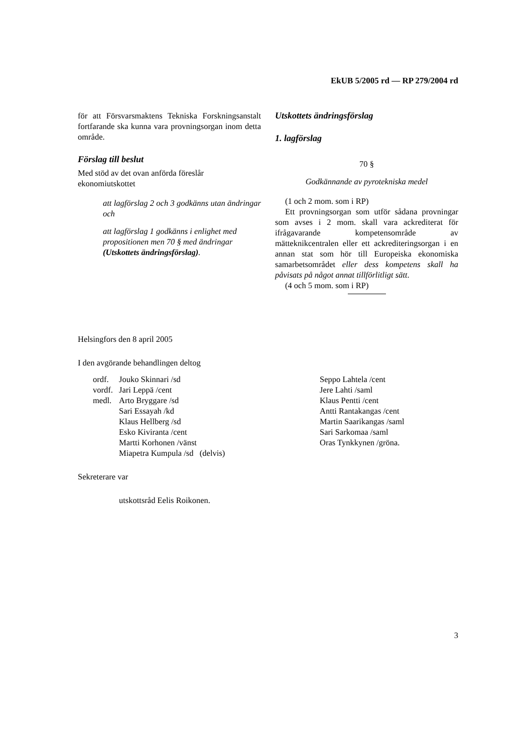EkUB 5/2005 rd — RP 279/2004 rd
för att Försvarsmaktens Tekniska Forskningsanstalt fortfarande ska kunna vara provningsorgan inom detta område.
Förslag till beslut
Med stöd av det ovan anförda föreslår ekonomiutskottet
att lagförslag 2 och 3 godkänns utan ändringar och
att lagförslag 1 godkänns i enlighet med propositionen men 70 § med ändringar (Utskottets ändringsförslag).
Utskottets ändringsförslag
1. lagförslag
70 §
Godkännande av pyrotekniska medel
(1 och 2 mom. som i RP)
Ett provningsorgan som utför sådana provningar som avses i 2 mom. skall vara ackrediterat för ifrågavarande kompetensområde av mätteknikcentralen eller ett ackrediteringsorgan i en annan stat som hör till Europeiska ekonomiska samarbetsområdet eller dess kompetens skall ha påvisats på något annat tillförlitligt sätt.
(4 och 5 mom. som i RP)
Helsingfors den 8 april 2005
I den avgörande behandlingen deltog
ordf.
vordf.
medl.
Jouko Skinnari /sd
Jari Leppä /cent
Arto Bryggare /sd
Sari Essayah /kd
Klaus Hellberg /sd
Esko Kiviranta /cent
Martti Korhonen /vänst
Miapetra Kumpula /sd (delvis)
Seppo Lahtela /cent
Jere Lahti /saml
Klaus Pentti /cent
Antti Rantakangas /cent
Martin Saarikangas /saml
Sari Sarkomaa /saml
Oras Tynkkynen /gröna.
Sekreterare var
utskottsråd Eelis Roikonen.
3